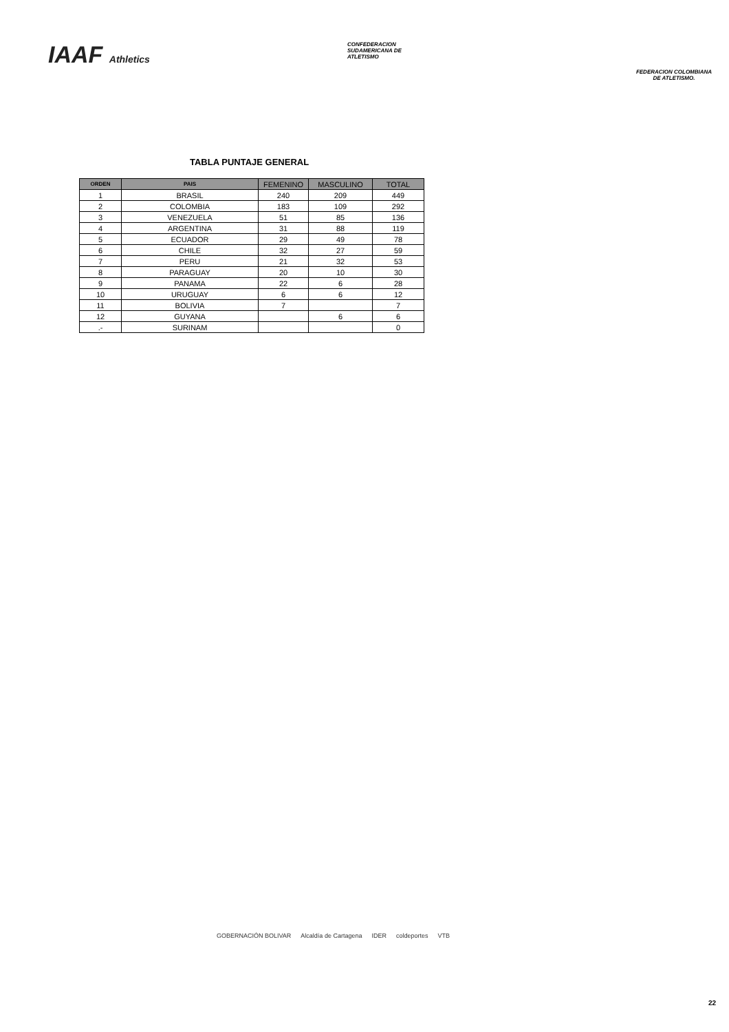IAAF Athletics
CONFEDERACION SUDAMERICANA DE ATLETISMO
FEDERACION COLOMBIANA DE ATLETISMO.
TABLA PUNTAJE GENERAL
| ORDEN | PAIS | FEMENINO | MASCULINO | TOTAL |
| --- | --- | --- | --- | --- |
| 1 | BRASIL | 240 | 209 | 449 |
| 2 | COLOMBIA | 183 | 109 | 292 |
| 3 | VENEZUELA | 51 | 85 | 136 |
| 4 | ARGENTINA | 31 | 88 | 119 |
| 5 | ECUADOR | 29 | 49 | 78 |
| 6 | CHILE | 32 | 27 | 59 |
| 7 | PERU | 21 | 32 | 53 |
| 8 | PARAGUAY | 20 | 10 | 30 |
| 9 | PANAMA | 22 | 6 | 28 |
| 10 | URUGUAY | 6 | 6 | 12 |
| 11 | BOLIVIA | 7 | | 7 |
| 12 | GUYANA | | 6 | 6 |
| .- | SURINAM | | | 0 |
GOBERNACIÓN BOLIVAR Alcaldía de Cartagena IDER coldeportes VTB
22